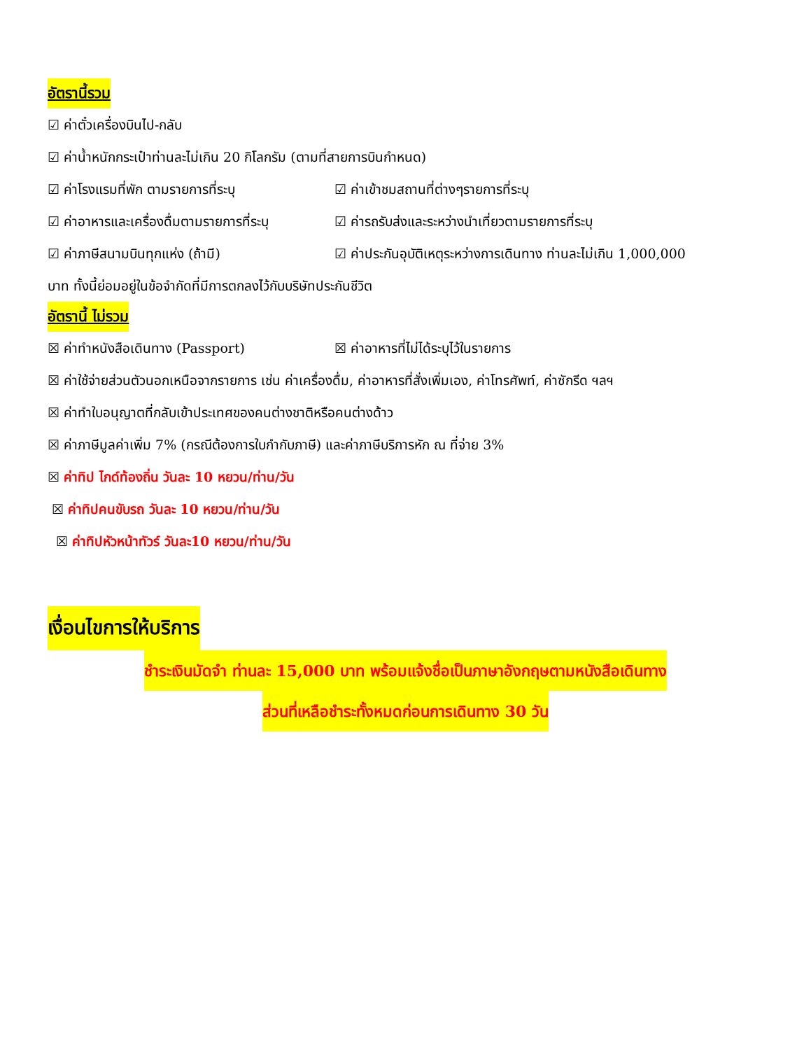อัตรานี้รวม
☑ ค่าตั๋วเครื่องบินไป-กลับ
☑ ค่าน้ำหนักกระเป๋าท่านละไม่เกิน 20 กิโลกรัม (ตามที่สายการบินกำหนด)
☑ ค่าโรงแรมที่พัก ตามรายการที่ระบุ ☑ ค่าเข้าชมสถานที่ต่างๆรายการที่ระบุ
☑ ค่าอาหารและเครื่องดื่มตามรายการที่ระบุ
☑ ค่ารถรับส่งและระหว่างนำเที่ยวตามรายการที่ระบุ
☑ ค่าภาษีสนามบินทุกแห่ง (ถ้ามี) ☑ ค่าประกันอุบัติเหตุระหว่างการเดินทาง ท่านละไม่เกิน 1,000,000
บาท ทั้งนี้ย่อมอยู่ในข้อจำกัดที่มีการตกลงไว้กับบริษัทประกันชีวิต
อัตรานี้ ไม่รวม
☒ ค่าทำหนังสือเดินทาง (Passport) ☒ ค่าอาหารที่ไม่ได้ระบุไว้ในรายการ
☒ ค่าใช้จ่ายส่วนตัวนอกเหนือจากรายการ เช่น ค่าเครื่องดื่ม, ค่าอาหารที่สั่งเพิ่มเอง, ค่าโทรศัพท์, ค่าซักรีด ฯลฯ
☒ ค่าทำใบอนุญาตที่กลับเข้าประเทศของคนต่างชาติหรือคนต่างด้าว
☒ ค่าภาษีมูลค่าเพิ่ม 7% (กรณีต้องการใบกำกับภาษี) และค่าภาษีบริการหัก ณ ที่จ่าย 3%
☒ ค่าทิป ไกด์ท้องถิ่น วันละ 10 หยวน/ท่าน/วัน
☒ ค่าทิปคนขับรถ วันละ 10 หยวน/ท่าน/วัน
☒ ค่าทิปหัวหน้าทัวร์ วันละ10 หยวน/ท่าน/วัน
เงื่อนไขการให้บริการ
ชำระเงินมัดจำ ท่านละ 15,000 บาท พร้อมแจ้งชื่อเป็นภาษาอังกฤษตามหนังสือเดินทาง
ส่วนที่เหลือชำระทั้งหมดก่อนการเดินทาง 30 วัน